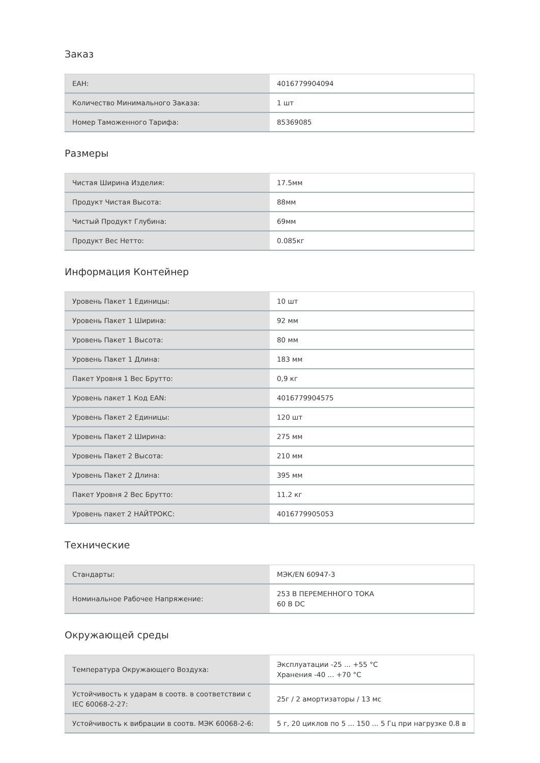Заказ
| EAH: | 4016779904094 |
| Количество Минимального Заказа: | 1 шт |
| Номер Таможенного Тарифа: | 85369085 |
Размеры
| Чистая Ширина Изделия: | 17.5мм |
| Продукт Чистая Высота: | 88мм |
| Чистый Продукт Глубина: | 69мм |
| Продукт Вес Нетто: | 0.085кг |
Информация Контейнер
| Уровень Пакет 1 Единицы: | 10 шт |
| Уровень Пакет 1 Ширина: | 92 мм |
| Уровень Пакет 1 Высота: | 80 мм |
| Уровень Пакет 1 Длина: | 183 мм |
| Пакет Уровня 1 Вес Брутто: | 0,9 кг |
| Уровень пакет 1 Код EAN: | 4016779904575 |
| Уровень Пакет 2 Единицы: | 120 шт |
| Уровень Пакет 2 Ширина: | 275 мм |
| Уровень Пакет 2 Высота: | 210 мм |
| Уровень Пакет 2 Длина: | 395 мм |
| Пакет Уровня 2 Вес Брутто: | 11.2 кг |
| Уровень пакет 2 НАЙТРОКС: | 4016779905053 |
Технические
| Стандарты: | МЭК/EN 60947-3 |
| Номинальное Рабочее Напряжение: | 253 В ПЕРЕМЕННОГО ТОКА 60 В DC |
Окружающей среды
| Температура Окружающего Воздуха: | Эксплуатации -25 ... +55 °C Хранения -40 ... +70 °C |
| Устойчивость к ударам в соотв. в соответствии с IEC 60068-2-27: | 25г / 2 амортизаторы / 13 мс |
| Устойчивость к вибрации в соотв. МЭК 60068-2-6: | 5 г, 20 циклов по 5 ... 150 ... 5 Гц при нагрузке 0.8 в |